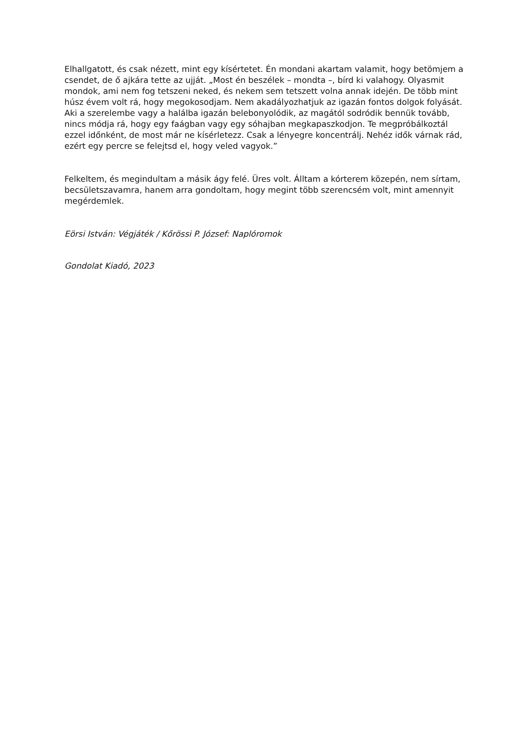Elhallgatott, és csak nézett, mint egy kísértetet. Én mondani akartam valamit, hogy betömjem a csendet, de ő ajkára tette az ujját. „Most én beszélek – mondta –, bírd ki valahogy. Olyasmit mondok, ami nem fog tetszeni neked, és nekem sem tetszett volna annak idején. De több mint húsz évem volt rá, hogy megokosodjam. Nem akadályozhatjuk az igazán fontos dolgok folyását. Aki a szerelembe vagy a halálba igazán belebonyolódik, az magától sodródik bennük tovább, nincs módja rá, hogy egy faágban vagy egy sóhajban megkapaszkodjon. Te megpróbálkoztál ezzel időnként, de most már ne kísérletezz. Csak a lényegre koncentrálj. Nehéz idők várnak rád, ezért egy percre se felejtsd el, hogy veled vagyok.”
Felkeltem, és megindultam a másik ágy felé. Üres volt. Álltam a kórterem közepén, nem sírtam, becsületszavamra, hanem arra gondoltam, hogy megint több szerencsém volt, mint amennyit megérdemlek.
Eörsi István: Végjáték / Kőrössi P. József: Naplóromok
Gondolat Kiadó, 2023